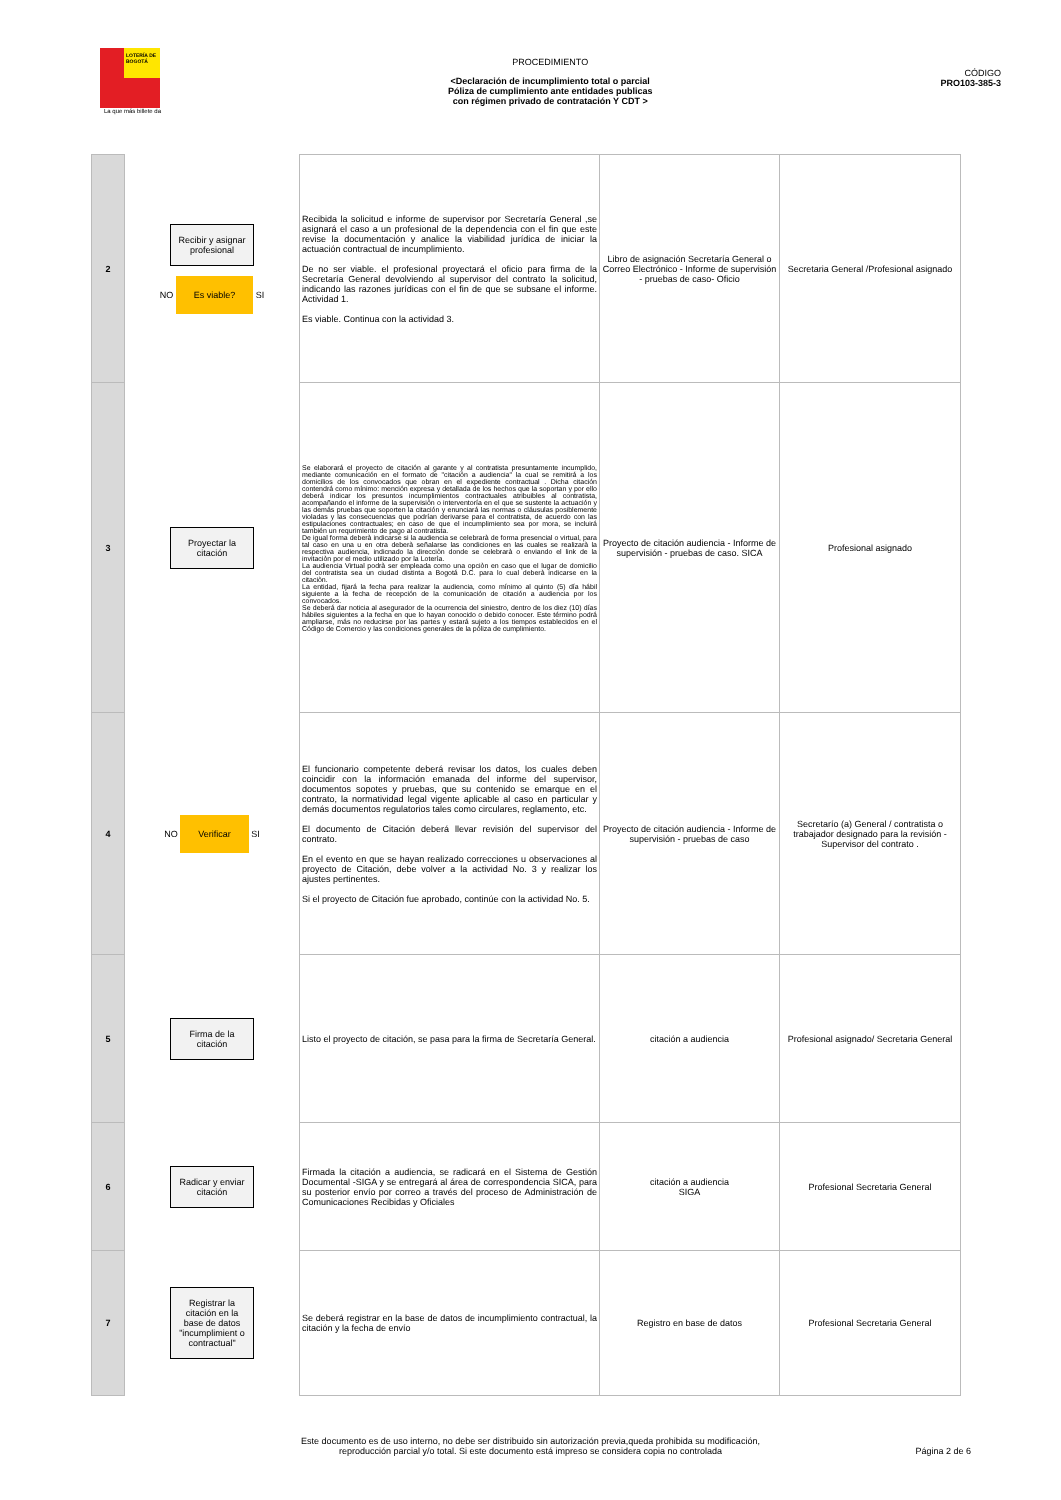LOTERÍA DE BOGOTÁ
PROCEDIMIENTO
<Declaración de incumplimiento total o parcial
Póliza de cumplimiento ante entidades publicas
con régimen privado de contratación Y CDT >
CÓDIGO
PRO103-385-3
La que más billete da
| 2 | Recibir y asignar profesional NO Es viable? SI | Recibida la solicitud e informe de supervisor por Secretaría General ,se asignará el caso a un profesional de la dependencia con el fin que este revise la documentación y analice la viabilidad jurídica de iniciar la actuación contractual de incumplimiento. De no ser viable. el profesional proyectará el oficio para firma de la Secretaría General devolviendo al supervisor del contrato la solicitud, indicando las razones jurídicas con el fin de que se subsane el informe. Actividad 1. Es viable. Continua con la actividad 3. | Libro de asignación Secretaría General o Correo Electrónico - Informe de supervisión - pruebas de caso- Oficio | Secretaria General /Profesional asignado |
| 3 | Proyectar la citación | Se elaborará el proyecto de citación al garante y al contratista presuntamente incumplido, mediante comunicación en el formato de "citación a audiencia" la cual se remitirá a los domicilios de los convocados que obran en el expediente contractual . Dicha citación contendrá como mínimo: mención expresa y detallada de los hechos que la soportan y por ello deberá indicar los presuntos incumplimientos contractuales atribuibles al contratista, acompañando el informe de la supervisión o interventoría en el que se sustente la actuación y las demás pruebas que soporten la citación y enunciará las normas o cláusulas posiblemente violadas y las consecuencias que podrían derivarse para el contratista, de acuerdo con las estipulaciones contractuales; en caso de que el incumplimiento sea por mora, se incluirá también un requrimiento de pago al contratista. De igual forma deberà indicarse si la audiencia se celebrarà de forma presencial o virtual, para tal caso en una u en otra deberà señalarse las condiciones en las cuales se realizarà la respectiva audiencia, indicnado la direcciòn donde se celebrarà o enviando el link de la invitaciòn por el medio utilizado por la Loterìa. La audiencia Virtual podrà ser empleada como una opciòn en caso que el lugar de domicilio del contratista sea un ciudad distinta a Bogotá D.C. para lo cual deberà indicarse en la citaciòn. La entidad, fijará la fecha para realizar la audiencia, como mínimo al quinto (5) día hábil siguiente a la fecha de recepción de la comunicación de citación a audiencia por los convocados. Se deberá dar noticia al asegurador de la ocurrencia del siniestro, dentro de los diez (10) días hábiles siguientes a la fecha en que lo hayan conocido o debido conocer. Este término podrá ampliarse, más no reducirse por las partes y estará sujeto a los tiempos establecidos en el Código de Comercio y las condiciones generales de la póliza de cumplimiento. | Proyecto de citación audiencia - Informe de supervisión - pruebas de caso. SICA | Profesional asignado |
| 4 | NO Verificar SI | El funcionario competente deberá revisar los datos, los cuales deben coincidir con la información emanada del informe del supervisor, documentos sopotes y pruebas, que su contenido se emarque en el contrato, la normatividad legal vigente aplicable al caso en particular y demás documentos regulatorios tales como circulares, reglamento, etc. El documento de Citación deberá llevar revisión del supervisor del contrato. En el evento en que se hayan realizado correcciones u observaciones al proyecto de Citación, debe volver a la actividad No. 3 y realizar los ajustes pertinentes. Si el proyecto de Citación fue aprobado, continúe con la actividad No. 5. | Proyecto de citación audiencia - Informe de supervisión - pruebas de caso | Secretarío (a) General / contratista o trabajador designado para la revisión - Supervisor del contrato . |
| 5 | Firma de la citación | Listo el proyecto de citación, se pasa para la firma de Secretaría General. | citación a audiencia | Profesional asignado/ Secretaria General |
| 6 | Radicar y enviar citación | Firmada la citación a audiencia, se radicará en el Sistema de Gestión Documental -SIGA y se entregará al área de correspondencia SICA, para su posterior envío por correo a través del proceso de Administración de Comunicaciones Recibidas y Oficiales | citación a audiencia SIGA | Profesional Secretaria General |
| 7 | Registrar la citación en la base de datos "incumplimient o contractual" | Se deberá registrar en la base de datos de incumplimiento contractual, la citación y la fecha de envío | Registro en base de datos | Profesional Secretaria General |
Este documento es de uso interno, no debe ser distribuido sin autorización previa,queda prohibida su modificación,
reproducción parcial y/o total. Si este documento está impreso se considera copia no controlada
Página 2 de 6